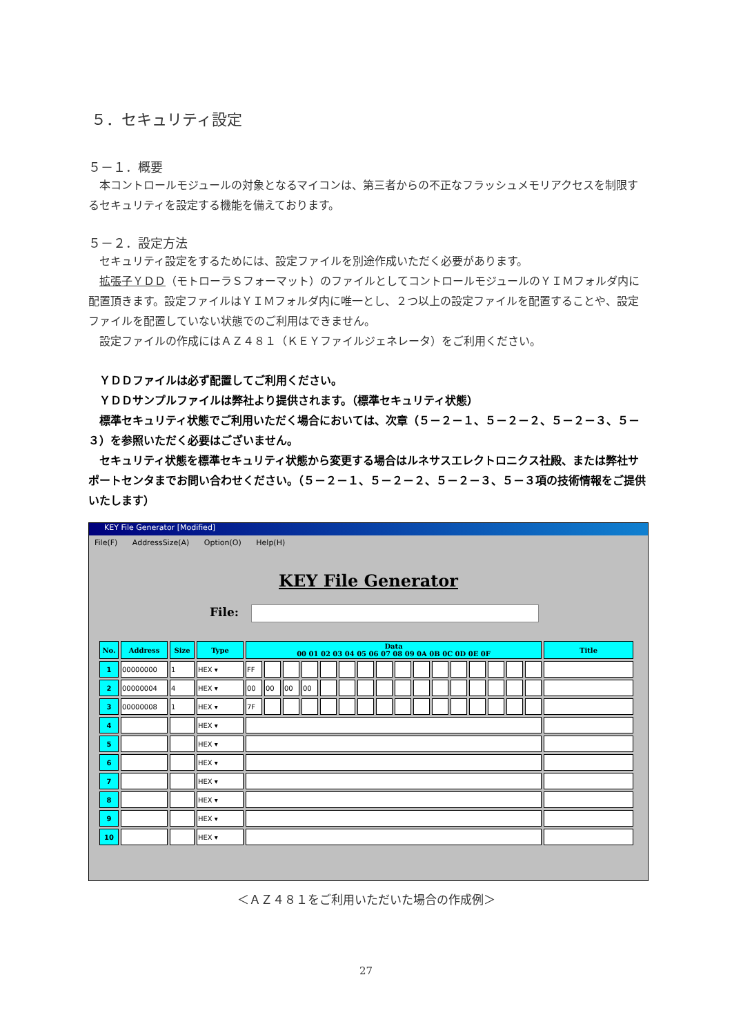５．セキュリティ設定
５－１．概要
　本コントロールモジュールの対象となるマイコンは、第三者からの不正なフラッシュメモリアクセスを制限するセキュリティを設定する機能を備えております。
５－２．設定方法
　セキュリティ設定をするためには、設定ファイルを別途作成いただく必要があります。
　拡張子ＹＤＤ（モトローラＳフォーマット）のファイルとしてコントロールモジュールのＹＩＭフォルダ内に配置頂きます。設定ファイルはＹＩＭフォルダ内に唯一とし、２つ以上の設定ファイルを配置することや、設定ファイルを配置していない状態でのご利用はできません。
　設定ファイルの作成にはＡＺ４８１（ＫＥＹファイルジェネレータ）をご利用ください。
　ＹＤＤファイルは必ず配置してご利用ください。
　ＹＤＤサンプルファイルは弊社より提供されます。（標準セキュリティ状態）
　標準セキュリティ状態でご利用いただく場合においては、次章（５－２－１、５－２－２、５－２－３、５－３）を参照いただく必要はございません。
　セキュリティ状態を標準セキュリティ状態から変更する場合はルネサスエレクトロニクス社殿、または弊社サポートセンタまでお問い合わせください。（５－２－１、５－２－２、５－２－３、５－３項の技術情報をご提供いたします）
KEY File Generator [Modified]
File(F) AddressSize(A) Option(O) Help(H)
KEY File Generator
File:
| No. | Address | Size | Type | Data 00 01 02 03 04 05 06 07 08 09 0A 0B 0C 0D 0E 0F | | | | | | | | | | | | | | | | Title |
| --- | --- | --- | --- | --- | --- | --- | --- | --- | --- | --- | --- | --- | --- | --- | --- | --- | --- | --- | --- | --- |
| 1 | 00000000 | 1 | HEX ▾ | FF | | | | | | | | | | | | | | | | |
| 2 | 00000004 | 4 | HEX ▾ | 00 | 00 | 00 | 00 | | | | | | | | | | | | | |
| 3 | 00000008 | 1 | HEX ▾ | 7F | | | | | | | | | | | | | | | | |
| 4 | | | HEX ▾ | | | | | | | | | | | | | | | | | |
| 5 | | | HEX ▾ | | | | | | | | | | | | | | | | | |
| 6 | | | HEX ▾ | | | | | | | | | | | | | | | | | |
| 7 | | | HEX ▾ | | | | | | | | | | | | | | | | | |
| 8 | | | HEX ▾ | | | | | | | | | | | | | | | | | |
| 9 | | | HEX ▾ | | | | | | | | | | | | | | | | | |
| 10 | | | HEX ▾ | | | | | | | | | | | | | | | | | |
＜ＡＺ４８１をご利用いただいた場合の作成例＞
27